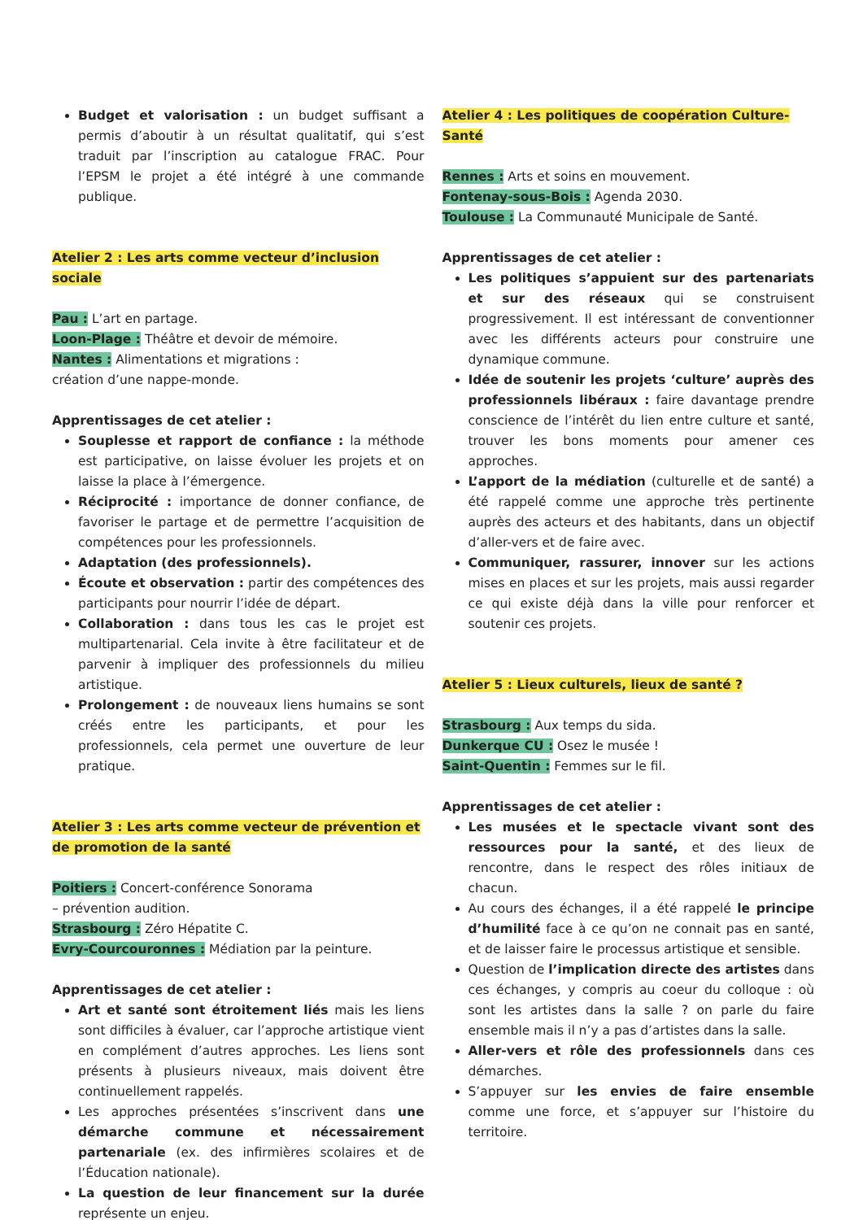Budget et valorisation : un budget suffisant a permis d’aboutir à un résultat qualitatif, qui s’est traduit par l’inscription au catalogue FRAC. Pour l’EPSM le projet a été intégré à une commande publique.
Atelier 2 : Les arts comme vecteur d’inclusion sociale
Pau : L’art en partage.
Loon-Plage : Théâtre et devoir de mémoire.
Nantes : Alimentations et migrations :
création d’une nappe-monde.
Apprentissages de cet atelier :
Souplesse et rapport de confiance : la méthode est participative, on laisse évoluer les projets et on laisse la place à l’émergence.
Réciprocité : importance de donner confiance, de favoriser le partage et de permettre l’acquisition de compétences pour les professionnels.
Adaptation (des professionnels).
Écoute et observation : partir des compétences des participants pour nourrir l’idée de départ.
Collaboration : dans tous les cas le projet est multipartenarial. Cela invite à être facilitateur et de parvenir à impliquer des professionnels du milieu artistique.
Prolongement : de nouveaux liens humains se sont créés entre les participants, et pour les professionnels, cela permet une ouverture de leur pratique.
Atelier 3 : Les arts comme vecteur de prévention et de promotion de la santé
Poitiers : Concert-conférence Sonorama
– prévention audition.
Strasbourg : Zéro Hépatite C.
Evry-Courcouronnes : Médiation par la peinture.
Apprentissages de cet atelier :
Art et santé sont étroitement liés mais les liens sont difficiles à évaluer, car l’approche artistique vient en complément d’autres approches. Les liens sont présents à plusieurs niveaux, mais doivent être continuellement rappelés.
Les approches présentées s’inscrivent dans une démarche commune et nécessairement partenariale (ex. des infirmières scolaires et de l’Éducation nationale).
La question de leur financement sur la durée représente un enjeu.
Atelier 4 : Les politiques de coopération Culture-Santé
Rennes : Arts et soins en mouvement.
Fontenay-sous-Bois : Agenda 2030.
Toulouse : La Communauté Municipale de Santé.
Apprentissages de cet atelier :
Les politiques s’appuient sur des partenariats et sur des réseaux qui se construisent progressivement. Il est intéressant de conventionner avec les différents acteurs pour construire une dynamique commune.
Idée de soutenir les projets ‘culture’ auprès des professionnels libéraux : faire davantage prendre conscience de l’intérêt du lien entre culture et santé, trouver les bons moments pour amener ces approches.
L’apport de la médiation (culturelle et de santé) a été rappelé comme une approche très pertinente auprès des acteurs et des habitants, dans un objectif d’aller-vers et de faire avec.
Communiquer, rassurer, innover sur les actions mises en places et sur les projets, mais aussi regarder ce qui existe déjà dans la ville pour renforcer et soutenir ces projets.
Atelier 5 : Lieux culturels, lieux de santé ?
Strasbourg : Aux temps du sida.
Dunkerque CU : Osez le musée !
Saint-Quentin : Femmes sur le fil.
Apprentissages de cet atelier :
Les musées et le spectacle vivant sont des ressources pour la santé, et des lieux de rencontre, dans le respect des rôles initiaux de chacun.
Au cours des échanges, il a été rappelé le principe d’humilité face à ce qu’on ne connait pas en santé, et de laisser faire le processus artistique et sensible.
Question de l’implication directe des artistes dans ces échanges, y compris au coeur du colloque : où sont les artistes dans la salle ? on parle du faire ensemble mais il n’y a pas d’artistes dans la salle.
Aller-vers et rôle des professionnels dans ces démarches.
S’appuyer sur les envies de faire ensemble comme une force, et s’appuyer sur l’histoire du territoire.